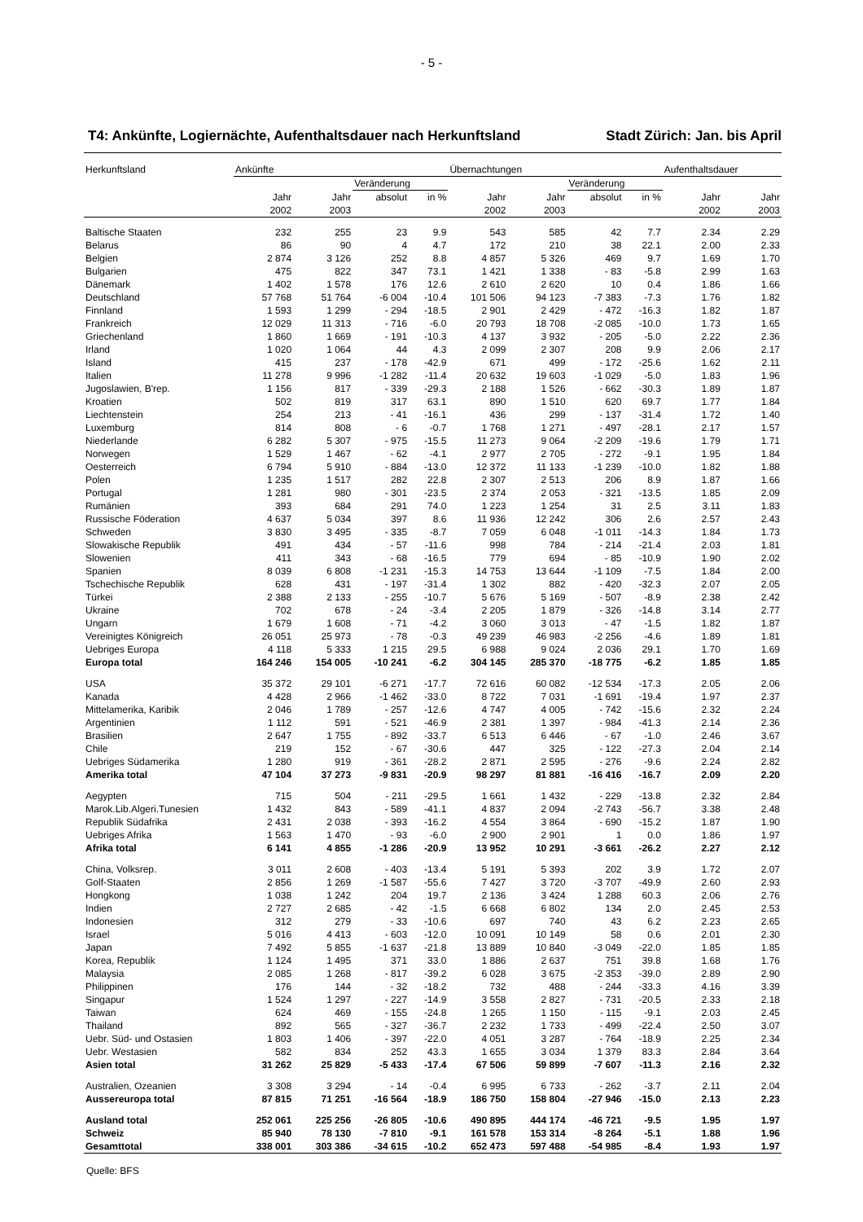- 5 -
T4: Ankünfte, Logiernächte, Aufenthaltsdauer nach Herkunftsland Stadt Zürich: Jan. bis April
| Herkunftsland | Ankünfte | | | | Übernachtungen | | | | Aufenthaltsdauer | |
| --- | --- | --- | --- | --- | --- | --- | --- | --- | --- | --- |
| | | | Veränderung | | | | Veränderung | | | |
| | Jahr 2002 | Jahr 2003 | absolut | in % | Jahr 2002 | Jahr 2003 | absolut | in % | Jahr 2002 | Jahr 2003 |
| Baltische Staaten | 232 | 255 | 23 | 9.9 | 543 | 585 | 42 | 7.7 | 2.34 | 2.29 |
| Belarus | 86 | 90 | 4 | 4.7 | 172 | 210 | 38 | 22.1 | 2.00 | 2.33 |
| Belgien | 2 874 | 3 126 | 252 | 8.8 | 4 857 | 5 326 | 469 | 9.7 | 1.69 | 1.70 |
| Bulgarien | 475 | 822 | 347 | 73.1 | 1 421 | 1 338 | - 83 | -5.8 | 2.99 | 1.63 |
| Dänemark | 1 402 | 1 578 | 176 | 12.6 | 2 610 | 2 620 | 10 | 0.4 | 1.86 | 1.66 |
| Deutschland | 57 768 | 51 764 | -6 004 | -10.4 | 101 506 | 94 123 | -7 383 | -7.3 | 1.76 | 1.82 |
| Finnland | 1 593 | 1 299 | - 294 | -18.5 | 2 901 | 2 429 | - 472 | -16.3 | 1.82 | 1.87 |
| Frankreich | 12 029 | 11 313 | - 716 | -6.0 | 20 793 | 18 708 | -2 085 | -10.0 | 1.73 | 1.65 |
| Griechenland | 1 860 | 1 669 | - 191 | -10.3 | 4 137 | 3 932 | - 205 | -5.0 | 2.22 | 2.36 |
| Irland | 1 020 | 1 064 | 44 | 4.3 | 2 099 | 2 307 | 208 | 9.9 | 2.06 | 2.17 |
| Island | 415 | 237 | - 178 | -42.9 | 671 | 499 | - 172 | -25.6 | 1.62 | 2.11 |
| Italien | 11 278 | 9 996 | -1 282 | -11.4 | 20 632 | 19 603 | -1 029 | -5.0 | 1.83 | 1.96 |
| Jugoslawien, B'rep. | 1 156 | 817 | - 339 | -29.3 | 2 188 | 1 526 | - 662 | -30.3 | 1.89 | 1.87 |
| Kroatien | 502 | 819 | 317 | 63.1 | 890 | 1 510 | 620 | 69.7 | 1.77 | 1.84 |
| Liechtenstein | 254 | 213 | - 41 | -16.1 | 436 | 299 | - 137 | -31.4 | 1.72 | 1.40 |
| Luxemburg | 814 | 808 | - 6 | -0.7 | 1 768 | 1 271 | - 497 | -28.1 | 2.17 | 1.57 |
| Niederlande | 6 282 | 5 307 | - 975 | -15.5 | 11 273 | 9 064 | -2 209 | -19.6 | 1.79 | 1.71 |
| Norwegen | 1 529 | 1 467 | - 62 | -4.1 | 2 977 | 2 705 | - 272 | -9.1 | 1.95 | 1.84 |
| Oesterreich | 6 794 | 5 910 | - 884 | -13.0 | 12 372 | 11 133 | -1 239 | -10.0 | 1.82 | 1.88 |
| Polen | 1 235 | 1 517 | 282 | 22.8 | 2 307 | 2 513 | 206 | 8.9 | 1.87 | 1.66 |
| Portugal | 1 281 | 980 | - 301 | -23.5 | 2 374 | 2 053 | - 321 | -13.5 | 1.85 | 2.09 |
| Rumänien | 393 | 684 | 291 | 74.0 | 1 223 | 1 254 | 31 | 2.5 | 3.11 | 1.83 |
| Russische Föderation | 4 637 | 5 034 | 397 | 8.6 | 11 936 | 12 242 | 306 | 2.6 | 2.57 | 2.43 |
| Schweden | 3 830 | 3 495 | - 335 | -8.7 | 7 059 | 6 048 | -1 011 | -14.3 | 1.84 | 1.73 |
| Slowakische Republik | 491 | 434 | - 57 | -11.6 | 998 | 784 | - 214 | -21.4 | 2.03 | 1.81 |
| Slowenien | 411 | 343 | - 68 | -16.5 | 779 | 694 | - 85 | -10.9 | 1.90 | 2.02 |
| Spanien | 8 039 | 6 808 | -1 231 | -15.3 | 14 753 | 13 644 | -1 109 | -7.5 | 1.84 | 2.00 |
| Tschechische Republik | 628 | 431 | - 197 | -31.4 | 1 302 | 882 | - 420 | -32.3 | 2.07 | 2.05 |
| Türkei | 2 388 | 2 133 | - 255 | -10.7 | 5 676 | 5 169 | - 507 | -8.9 | 2.38 | 2.42 |
| Ukraine | 702 | 678 | - 24 | -3.4 | 2 205 | 1 879 | - 326 | -14.8 | 3.14 | 2.77 |
| Ungarn | 1 679 | 1 608 | - 71 | -4.2 | 3 060 | 3 013 | - 47 | -1.5 | 1.82 | 1.87 |
| Vereinigtes Königreich | 26 051 | 25 973 | - 78 | -0.3 | 49 239 | 46 983 | -2 256 | -4.6 | 1.89 | 1.81 |
| Uebriges Europa | 4 118 | 5 333 | 1 215 | 29.5 | 6 988 | 9 024 | 2 036 | 29.1 | 1.70 | 1.69 |
| Europa total | 164 246 | 154 005 | -10 241 | -6.2 | 304 145 | 285 370 | -18 775 | -6.2 | 1.85 | 1.85 |
| USA | 35 372 | 29 101 | -6 271 | -17.7 | 72 616 | 60 082 | -12 534 | -17.3 | 2.05 | 2.06 |
| Kanada | 4 428 | 2 966 | -1 462 | -33.0 | 8 722 | 7 031 | -1 691 | -19.4 | 1.97 | 2.37 |
| Mittelamerika, Karibik | 2 046 | 1 789 | - 257 | -12.6 | 4 747 | 4 005 | - 742 | -15.6 | 2.32 | 2.24 |
| Argentinien | 1 112 | 591 | - 521 | -46.9 | 2 381 | 1 397 | - 984 | -41.3 | 2.14 | 2.36 |
| Brasilien | 2 647 | 1 755 | - 892 | -33.7 | 6 513 | 6 446 | - 67 | -1.0 | 2.46 | 3.67 |
| Chile | 219 | 152 | - 67 | -30.6 | 447 | 325 | - 122 | -27.3 | 2.04 | 2.14 |
| Uebriges Südamerika | 1 280 | 919 | - 361 | -28.2 | 2 871 | 2 595 | - 276 | -9.6 | 2.24 | 2.82 |
| Amerika total | 47 104 | 37 273 | -9 831 | -20.9 | 98 297 | 81 881 | -16 416 | -16.7 | 2.09 | 2.20 |
| Aegypten | 715 | 504 | - 211 | -29.5 | 1 661 | 1 432 | - 229 | -13.8 | 2.32 | 2.84 |
| Marok.Lib.Algeri.Tunesien | 1 432 | 843 | - 589 | -41.1 | 4 837 | 2 094 | -2 743 | -56.7 | 3.38 | 2.48 |
| Republik Südafrika | 2 431 | 2 038 | - 393 | -16.2 | 4 554 | 3 864 | - 690 | -15.2 | 1.87 | 1.90 |
| Uebriges Afrika | 1 563 | 1 470 | - 93 | -6.0 | 2 900 | 2 901 | 1 | 0.0 | 1.86 | 1.97 |
| Afrika total | 6 141 | 4 855 | -1 286 | -20.9 | 13 952 | 10 291 | -3 661 | -26.2 | 2.27 | 2.12 |
| China, Volksrep. | 3 011 | 2 608 | - 403 | -13.4 | 5 191 | 5 393 | 202 | 3.9 | 1.72 | 2.07 |
| Golf-Staaten | 2 856 | 1 269 | -1 587 | -55.6 | 7 427 | 3 720 | -3 707 | -49.9 | 2.60 | 2.93 |
| Hongkong | 1 038 | 1 242 | 204 | 19.7 | 2 136 | 3 424 | 1 288 | 60.3 | 2.06 | 2.76 |
| Indien | 2 727 | 2 685 | - 42 | -1.5 | 6 668 | 6 802 | 134 | 2.0 | 2.45 | 2.53 |
| Indonesien | 312 | 279 | - 33 | -10.6 | 697 | 740 | 43 | 6.2 | 2.23 | 2.65 |
| Israel | 5 016 | 4 413 | - 603 | -12.0 | 10 091 | 10 149 | 58 | 0.6 | 2.01 | 2.30 |
| Japan | 7 492 | 5 855 | -1 637 | -21.8 | 13 889 | 10 840 | -3 049 | -22.0 | 1.85 | 1.85 |
| Korea, Republik | 1 124 | 1 495 | 371 | 33.0 | 1 886 | 2 637 | 751 | 39.8 | 1.68 | 1.76 |
| Malaysia | 2 085 | 1 268 | - 817 | -39.2 | 6 028 | 3 675 | -2 353 | -39.0 | 2.89 | 2.90 |
| Philippinen | 176 | 144 | - 32 | -18.2 | 732 | 488 | - 244 | -33.3 | 4.16 | 3.39 |
| Singapur | 1 524 | 1 297 | - 227 | -14.9 | 3 558 | 2 827 | - 731 | -20.5 | 2.33 | 2.18 |
| Taiwan | 624 | 469 | - 155 | -24.8 | 1 265 | 1 150 | - 115 | -9.1 | 2.03 | 2.45 |
| Thailand | 892 | 565 | - 327 | -36.7 | 2 232 | 1 733 | - 499 | -22.4 | 2.50 | 3.07 |
| Uebr. Süd- und Ostasien | 1 803 | 1 406 | - 397 | -22.0 | 4 051 | 3 287 | - 764 | -18.9 | 2.25 | 2.34 |
| Uebr. Westasien | 582 | 834 | 252 | 43.3 | 1 655 | 3 034 | 1 379 | 83.3 | 2.84 | 3.64 |
| Asien total | 31 262 | 25 829 | -5 433 | -17.4 | 67 506 | 59 899 | -7 607 | -11.3 | 2.16 | 2.32 |
| Australien, Ozeanien | 3 308 | 3 294 | - 14 | -0.4 | 6 995 | 6 733 | - 262 | -3.7 | 2.11 | 2.04 |
| Aussereuropa total | 87 815 | 71 251 | -16 564 | -18.9 | 186 750 | 158 804 | -27 946 | -15.0 | 2.13 | 2.23 |
| Ausland total | 252 061 | 225 256 | -26 805 | -10.6 | 490 895 | 444 174 | -46 721 | -9.5 | 1.95 | 1.97 |
| Schweiz | 85 940 | 78 130 | -7 810 | -9.1 | 161 578 | 153 314 | -8 264 | -5.1 | 1.88 | 1.96 |
| Gesamttotal | 338 001 | 303 386 | -34 615 | -10.2 | 652 473 | 597 488 | -54 985 | -8.4 | 1.93 | 1.97 |
Quelle: BFS